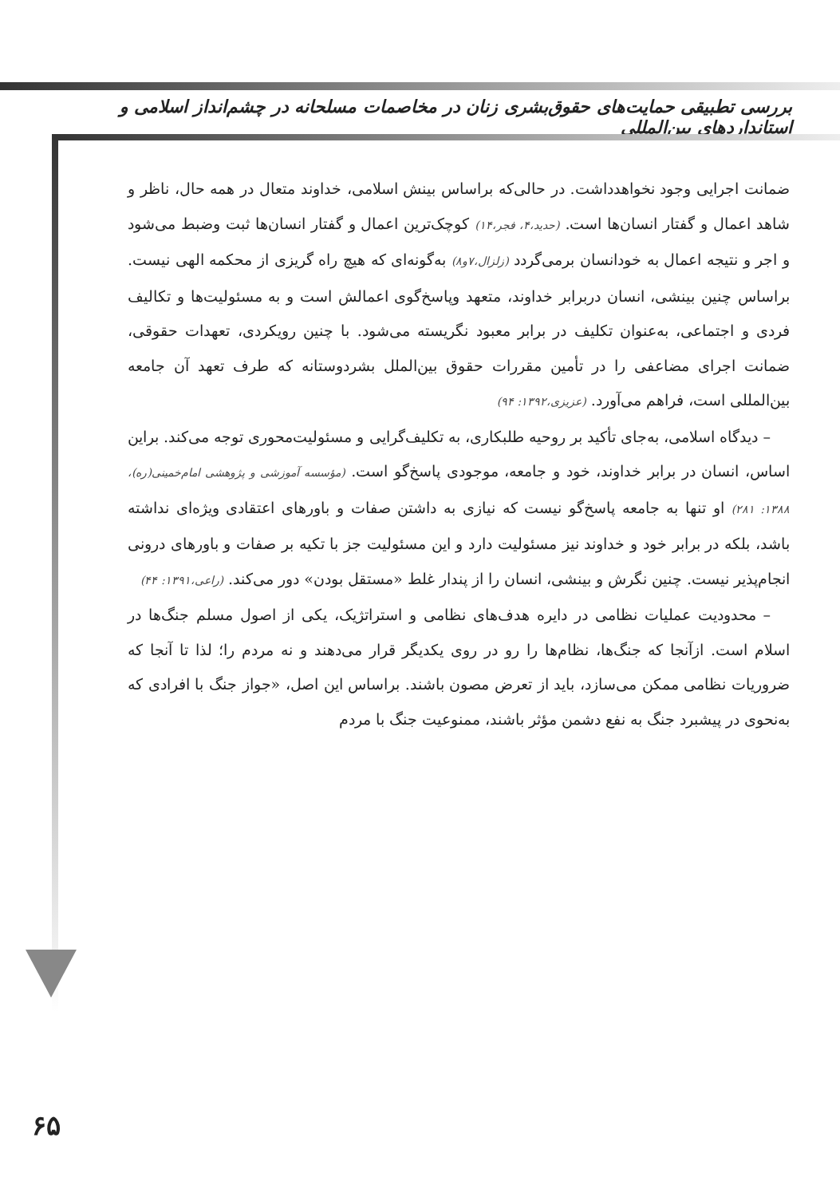بررسی تطبیقی حمایت‌های حقوق‌بشری زنان در مخاصمات مسلحانه در چشم‌انداز اسلامی و استانداردهای بین‌المللی
ضمانت اجرایی وجود نخواهدداشت. در حالی‌که براساس بینش اسلامی، خداوند متعال در همه حال، ناظر و شاهد اعمال و گفتار انسان‌ها است. (حدید،۴، فجر،۱۴) کوچک‌ترین اعمال و گفتار انسان‌ها ثبت وضبط می‌شود و اجر و نتیجه اعمال به خودانسان برمی‌گردد (زلزال،۷و۸) به‌گونه‌ای که هیچ راه گریزی از محکمه الهی نیست. براساس چنین بینشی، انسان دربرابر خداوند، متعهد وپاسخ‌گوی اعمالش است و به مسئولیت‌ها و تکالیف فردی و اجتماعی، به‌عنوان تکلیف در برابر معبود نگریسته می‌شود. با چنین رویکردی، تعهدات حقوقی، ضمانت اجرای مضاعفی را در تأمین مقررات حقوق بین‌الملل بشردوستانه که طرف تعهد آن جامعه بین‌المللی است، فراهم می‌آورد. (عزیزی،۱۳۹۲: ۹۴)
– دیدگاه اسلامی، به‌جای تأکید بر روحیه طلبکاری، به تکلیف‌گرایی و مسئولیت‌محوری توجه می‌کند. براین اساس، انسان در برابر خداوند، خود و جامعه، موجودی پاسخ‌گو است. (مؤسسه آموزشی و پژوهشی امام‌خمینی(ره)، ۱۳۸۸: ۲۸۱) او تنها به جامعه پاسخ‌گو نیست که نیازی به داشتن صفات و باورهای اعتقادی ویژه‌ای نداشته باشد، بلکه در برابر خود و خداوند نیز مسئولیت دارد و این مسئولیت جز با تکیه بر صفات و باورهای درونی انجام‌پذیر نیست. چنین نگرش و بینشی، انسان را از پندار غلط «مستقل بودن» دور می‌کند. (راعی،۱۳۹۱: ۴۴)
– محدودیت عملیات نظامی در دایره هدف‌های نظامی و استراتژیک، یکی از اصول مسلم جنگ‌ها در اسلام است. ازآنجا که جنگ‌ها، نظام‌ها را رو در روی یکدیگر قرار می‌دهند و نه مردم را؛ لذا تا آنجا که ضروریات نظامی ممکن می‌سازد، باید از تعرض مصون باشند. براساس این اصل، «جواز جنگ با افرادی که به‌نحوی در پیشبرد جنگ به نفع دشمن مؤثر باشند، ممنوعیت جنگ با مردم
۶۵